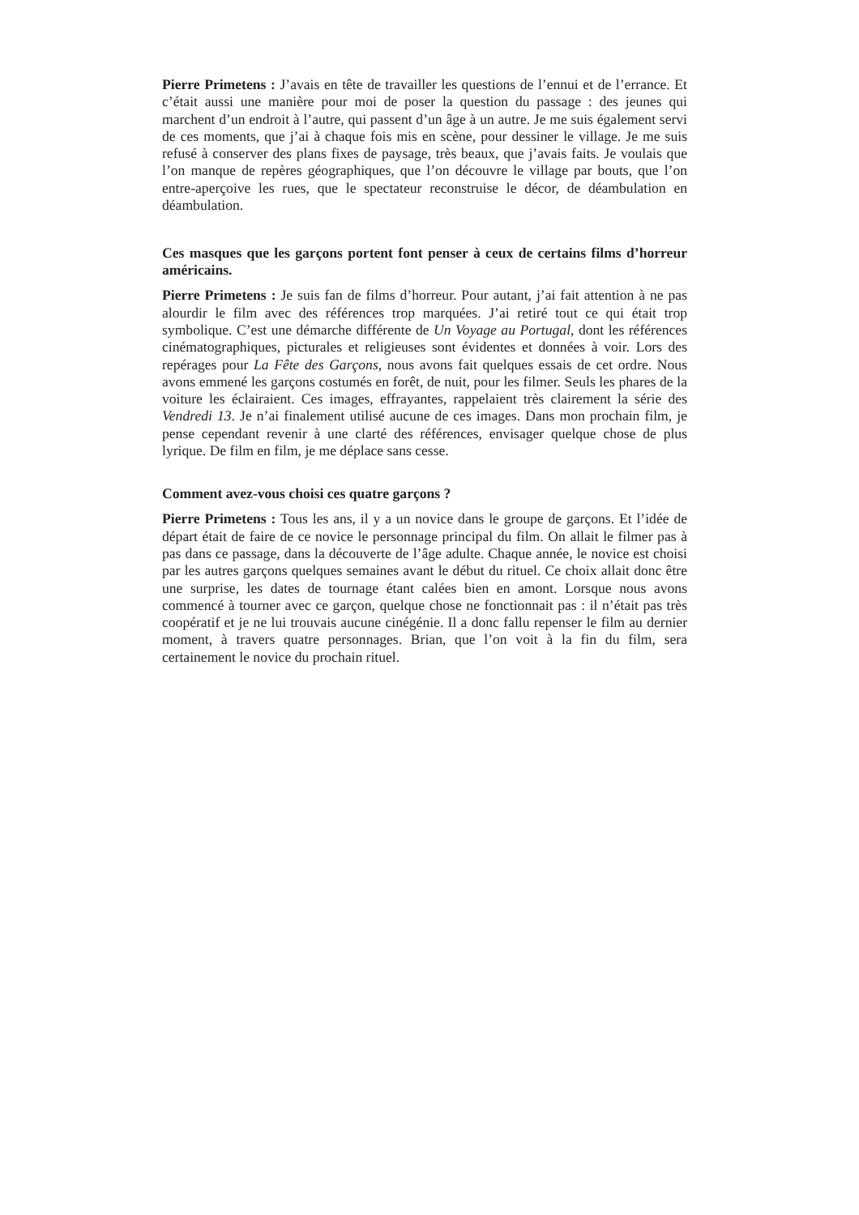Pierre Primetens : J’avais en tête de travailler les questions de l’ennui et de l’errance. Et c’était aussi une manière pour moi de poser la question du passage : des jeunes qui marchent d’un endroit à l’autre, qui passent d’un âge à un autre. Je me suis également servi de ces moments, que j’ai à chaque fois mis en scène, pour dessiner le village. Je me suis refusé à conserver des plans fixes de paysage, très beaux, que j’avais faits. Je voulais que l’on manque de repères géographiques, que l’on découvre le village par bouts, que l’on entre-aperçoive les rues, que le spectateur reconstruise le décor, de déambulation en déambulation.
Ces masques que les garçons portent font penser à ceux de certains films d’horreur américains.
Pierre Primetens : Je suis fan de films d’horreur. Pour autant, j’ai fait attention à ne pas alourdir le film avec des références trop marquées. J’ai retiré tout ce qui était trop symbolique. C’est une démarche différente de Un Voyage au Portugal, dont les références cinématographiques, picturales et religieuses sont évidentes et données à voir. Lors des repérages pour La Fête des Garçons, nous avons fait quelques essais de cet ordre. Nous avons emmené les garçons costumés en forêt, de nuit, pour les filmer. Seuls les phares de la voiture les éclairaient. Ces images, effrayantes, rappelaient très clairement la série des Vendredi 13. Je n’ai finalement utilisé aucune de ces images. Dans mon prochain film, je pense cependant revenir à une clarté des références, envisager quelque chose de plus lyrique. De film en film, je me déplace sans cesse.
Comment avez-vous choisi ces quatre garçons ?
Pierre Primetens : Tous les ans, il y a un novice dans le groupe de garçons. Et l’idée de départ était de faire de ce novice le personnage principal du film. On allait le filmer pas à pas dans ce passage, dans la découverte de l’âge adulte. Chaque année, le novice est choisi par les autres garçons quelques semaines avant le début du rituel. Ce choix allait donc être une surprise, les dates de tournage étant calées bien en amont. Lorsque nous avons commencé à tourner avec ce garçon, quelque chose ne fonctionnait pas : il n’était pas très coopératif et je ne lui trouvais aucune cinégénie. Il a donc fallu repenser le film au dernier moment, à travers quatre personnages. Brian, que l’on voit à la fin du film, sera certainement le novice du prochain rituel.